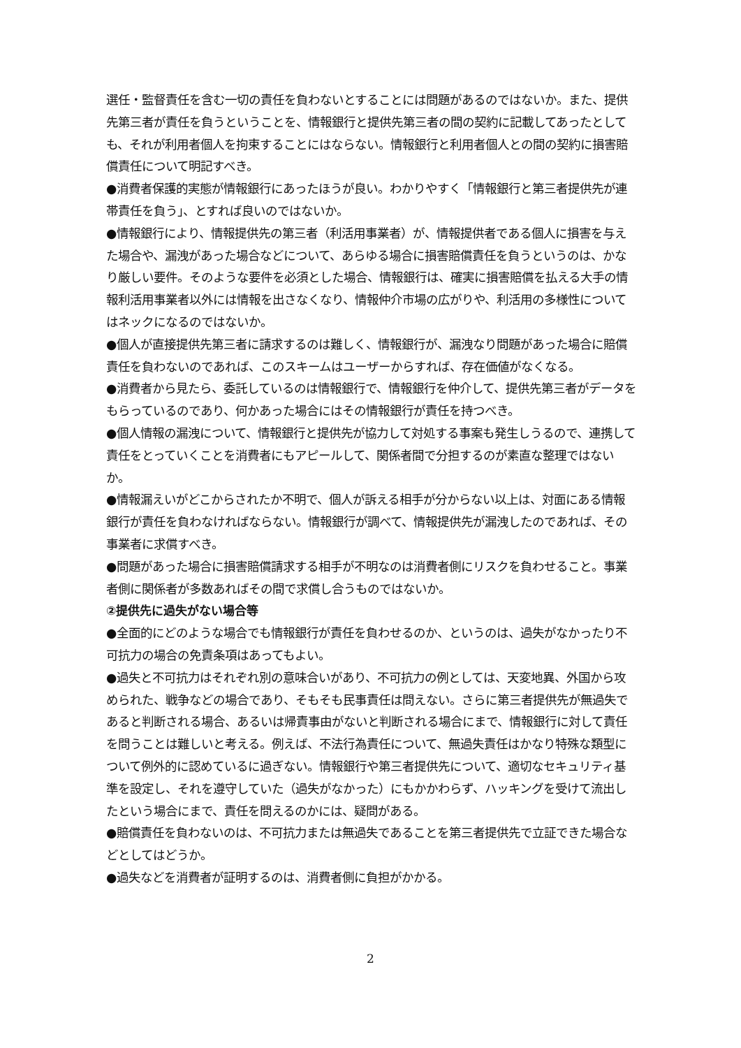選任・監督責任を含む一切の責任を負わないとすることには問題があるのではないか。また、提供先第三者が責任を負うということを、情報銀行と提供先第三者の間の契約に記載してあったとしても、それが利用者個人を拘束することにはならない。情報銀行と利用者個人との間の契約に損害賠償責任について明記すべき。
●消費者保護的実態が情報銀行にあったほうが良い。わかりやすく「情報銀行と第三者提供先が連帯責任を負う」、とすれば良いのではないか。
●情報銀行により、情報提供先の第三者（利活用事業者）が、情報提供者である個人に損害を与えた場合や、漏洩があった場合などについて、あらゆる場合に損害賠償責任を負うというのは、かなり厳しい要件。そのような要件を必須とした場合、情報銀行は、確実に損害賠償を払える大手の情報利活用事業者以外には情報を出さなくなり、情報仲介市場の広がりや、利活用の多様性についてはネックになるのではないか。
●個人が直接提供先第三者に請求するのは難しく、情報銀行が、漏洩なり問題があった場合に賠償責任を負わないのであれば、このスキームはユーザーからすれば、存在価値がなくなる。
●消費者から見たら、委託しているのは情報銀行で、情報銀行を仲介して、提供先第三者がデータをもらっているのであり、何かあった場合にはその情報銀行が責任を持つべき。
●個人情報の漏洩について、情報銀行と提供先が協力して対処する事案も発生しうるので、連携して責任をとっていくことを消費者にもアピールして、関係者間で分担するのが素直な整理ではないか。
●情報漏えいがどこからされたか不明で、個人が訴える相手が分からない以上は、対面にある情報銀行が責任を負わなければならない。情報銀行が調べて、情報提供先が漏洩したのであれば、その事業者に求償すべき。
●問題があった場合に損害賠償請求する相手が不明なのは消費者側にリスクを負わせること。事業者側に関係者が多数あればその間で求償し合うものではないか。
②提供先に過失がない場合等
●全面的にどのような場合でも情報銀行が責任を負わせるのか、というのは、過失がなかったり不可抗力の場合の免責条項はあってもよい。
●過失と不可抗力はそれぞれ別の意味合いがあり、不可抗力の例としては、天変地異、外国から攻められた、戦争などの場合であり、そもそも民事責任は問えない。さらに第三者提供先が無過失であると判断される場合、あるいは帰責事由がないと判断される場合にまで、情報銀行に対して責任を問うことは難しいと考える。例えば、不法行為責任について、無過失責任はかなり特殊な類型について例外的に認めているに過ぎない。情報銀行や第三者提供先について、適切なセキュリティ基準を設定し、それを遵守していた（過失がなかった）にもかかわらず、ハッキングを受けて流出したという場合にまで、責任を問えるのかには、疑問がある。
●賠償責任を負わないのは、不可抗力または無過失であることを第三者提供先で立証できた場合などとしてはどうか。
●過失などを消費者が証明するのは、消費者側に負担がかかる。
2